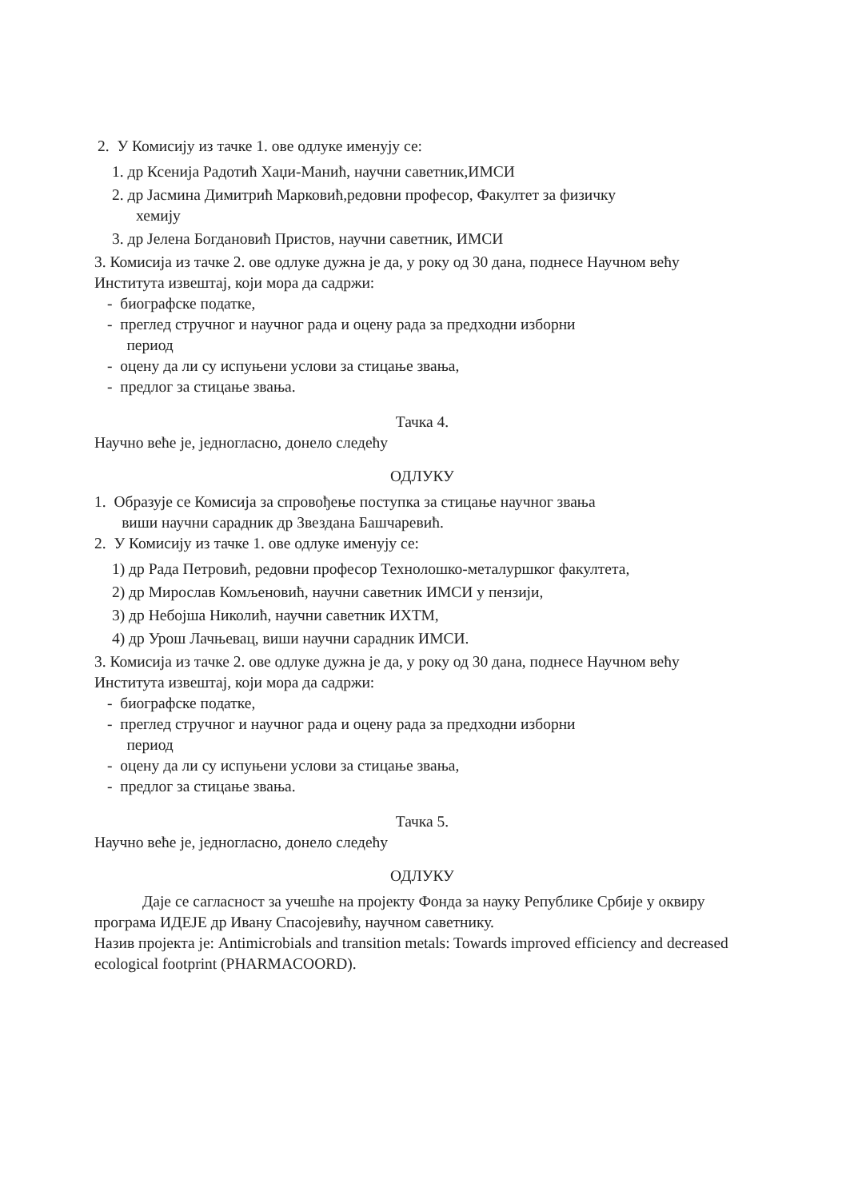2. У Комисију из тачке 1. ове одлуке именују се:
1. др Ксенија Радотић Хаџи-Манић, научни саветник,ИМСИ
2. др Јасмина Димитрић Марковић,редовни професор, Факултет за физичку
хемију
3. др Јелена Богдановић Пристов, научни саветник, ИМСИ
3. Комисија из тачке 2. ове одлуке дужна је да, у року од 30 дана, поднесе Научном већу Института извештај, који мора да садржи:
- биографске податке,
- преглед стручног и научног рада и оцену рада за предходни изборни
период
- оцену да ли су испуњени услови за стицање звања,
- предлог за стицање звања.
Тачка 4.
Научно веће је, једногласно, донело следећу
ОДЛУКУ
1. Образује се Комисија за спровођење поступка за стицање научног звања
виши научни сарадник др Звездана Башчаревић.
2. У Комисију из тачке 1. ове одлуке именују се:
1) др Рада Петровић, редовни професор Технолошко-металуршког факултета,
2) др Мирослав Комљеновић, научни саветник ИМСИ у пензији,
3) др Небојша Николић, научни саветник ИХТМ,
4) др Урош Лачњевац, виши научни сарадник ИМСИ.
3. Комисија из тачке 2. ове одлуке дужна је да, у року од 30 дана, поднесе Научном већу Института извештај, који мора да садржи:
- биографске податке,
- преглед стручног и научног рада и оцену рада за предходни изборни
период
- оцену да ли су испуњени услови за стицање звања,
- предлог за стицање звања.
Тачка 5.
Научно веће је, једногласно, донело следећу
ОДЛУКУ
Даје се сагласност за учешће на пројекту Фонда за науку Републике Србије у оквиру програма ИДЕЈЕ др Ивану Спасојевићу, научном саветнику.
Назив пројекта је: Antimicrobials and transition metals: Towards improved efficiency and decreased ecological footprint (PHARMACOORD).